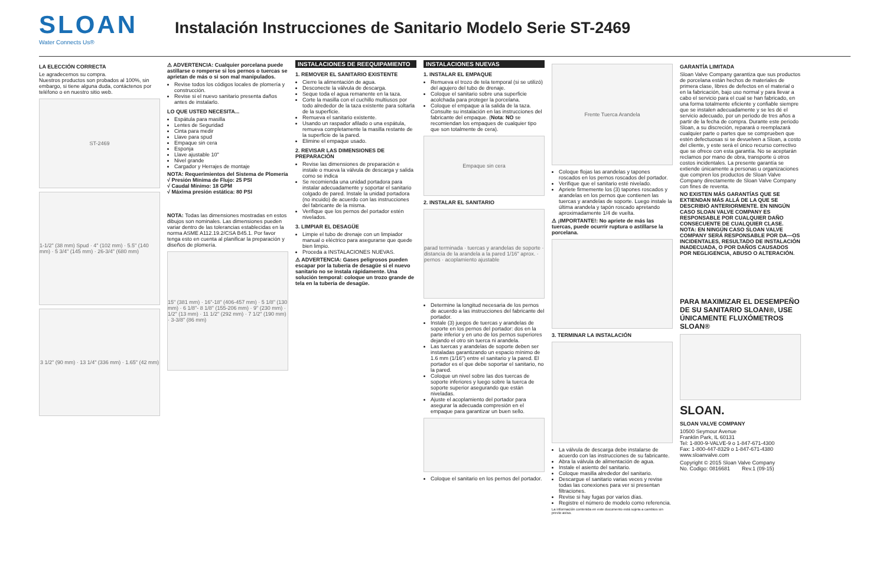SLOAN
Water Connects Us®
Instalación Instrucciones de Sanitario Modelo Serie ST-2469
LA ELECCIÓN CORRECTA
Le agradecemos su compra.
Nuestros productos son probados al 100%, sin embargo, si tiene alguna duda, contáctenos por teléfono o en nuestro sitio web.
ST-2469
1-1/2" (38 mm) Spud · 4" (102 mm) · 5.5" (140 mm) · 5 3/4" (145 mm) · 26-3/4" (680 mm)
3 1/2" (90 mm) · 13 1/4" (336 mm) · 1.65" (42 mm)
⚠ ADVERTENCIA: Cualquier porcelana puede astillarse o romperse si los pernos o tuercas se aprietan de más o si son mal manipulados.
Revise todos los códigos locales de plomería y construcción.
Revise si el nuevo sanitario presenta daños antes de instalarlo.
LO QUE USTED NECESITA...
Espátula para masilla
Lentes de Seguridad
Cinta para medir
Llave para spud
Empaque sin cera
Esponja
Llave ajustable 10"
Nivel grande
Cargador y Herrajes de montaje
NOTA: Requerimientos del Sistema de Plomería
√ Presión Mínima de Flujo: 25 PSI
√ Caudal Mínimo: 18 GPM
√ Máxima presión estática: 80 PSI
NOTA: Todas las dimensiones mostradas en estos dibujos son nominales. Las dimensiones pueden variar dentro de las tolerancias establecidas en la norma ASME A112.19.2/CSA B45.1. Por favor tenga esto en cuenta al planificar la preparación y diseños de plomería.
15" (381 mm) · 16"-18" (406-457 mm) · 5 1/8" (130 mm) · 6 1/8"- 8 1/8" (155-206 mm) · 9" (230 mm) · 1/2" (13 mm) · 11 1/2" (292 mm) · 7 1/2" (190 mm) · 3-3/8" (86 mm)
INSTALACIONES DE REEQUIPAMIENTO
1. REMOVER EL SANITARIO EXISTENTE
Cierre la alimentación de agua.
Desconecte la válvula de descarga.
Seque toda el agua remanente en la taza.
Corte la masilla con el cuchillo multiusos por todo alrededor de la taza existente para soltarla de la superficie.
Remueva el sanitario existente.
Usando un raspador afilado o una espátula, remueva completamente la masilla restante de la superficie de la pared.
Elimine el empaque usado.
2. REVISAR LAS DIMENSIONES DE PREPARACIÓN
Revise las dimensiones de preparación e instale o mueva la válvula de descarga y salida como se indica
Se recomienda una unidad portadora para instalar adecuadamente y soportar el sanitario colgado de pared. Instale la unidad portadora (no incuido) de acuerdo con las instrucciones del fabricante de la misma.
Verifique que los pernos del portador estén nivelados.
3. LIMPIAR EL DESAGÜE
Limpie el tubo de drenaje con un limpiador manual o eléctrico para asegurarse que quede bien limpio.
Proceda a INSTALACIONES NUEVAS.
⚠ ADVERTENCIA: Gases peligrosos pueden escapar por la tubería de desagüe si el nuevo sanitario no se instala rápidamente. Una solución temporal: coloque un trozo grande de tela en la tubería de desagüe.
INSTALACIONES NUEVAS
1. INSTALAR EL EMPAQUE
Remueva el trozo de tela temporal (si se utilizó) del agujero del tubo de drenaje.
Coloque el sanitario sobre una superficie acolchada para proteger la porcelana.
Coloque el empaque a la salida de la taza. Consulte su instalación en las instrucciones del fabricante del empaque. (Nota: NO se recomiendan los empaques de cualquier tipo que son totalmente de cera).
Empaque sin cera
2. INSTALAR EL SANITARIO
parad terminada · tuercas y arandelas de soporte · distancia de la arandela a la pared 1/16" aprox. · pernos · acoplamiento ajustable
Determine la longitud necesaria de los pernos de acuerdo a las instrucciones del fabricante del portador.
Instale (3) juegos de tuercas y arandelas de soporte en los pernos del portador: dos en la parte inferior y en uno de los pernos superiores dejando el otro sin tuerca ni arandela.
Las tuercas y arandelas de soporte deben ser instaladas garantizando un espacio mínimo de 1.6 mm (1/16") entre el sanitario y la pared. El portador es el que debe soportar el sanitario, no la pared.
Coloque un nivel sobre las dos tuercas de soporte inferiores y luego sobre la tuerca de soporte superior asegurando que están niveladas.
Ajuste el acoplamiento del portador para asegurar la adecuada compresión en el empaque para garantizar un buen sello.
Coloque el sanitario en los pernos del portador.
Frente Tuerca Arandela
Coloque flojas las arandelas y tapones roscados en los pernos roscados del portador.
Verifique que el sanitario esté nivelado.
Apriete firmemente los (3) tapones roscados y arandelas en los pernos que contienen las tuercas y arandelas de soporte. Luego instale la última arandela y tapón roscado apretando aproximadamente 1/4 de vuelta.
⚠ ¡IMPORTANTE!: No apriete de más las tuercas, puede ocurrir ruptura o astillarse la porcelana.
3. TERMINAR LA INSTALACIÓN
La válvula de descarga debe instalarse de acuerdo con las instrucciones de su fabricante.
Abra la válvula de alimentación de agua.
Instale el asiento del sanitario.
Coloque masilla alrededor del sanitario.
Descargue el sanitario varias veces y revise todas las conexiones para ver si presentan filtraciones.
Revise si hay fugas por varios días.
Registre el número de modelo como referencia.
La información contenida en este documento está sujeta a cambios sin previo aviso.
GARANTÍA LIMITADA
Sloan Valve Company garantiza que sus productos de porcelana están hechos de materiales de primera clase, libres de defectos en el material o en la fabricación, bajo uso normal y para llevar a cabo el servicio para el cual se han fabricado, en una forma totalmente eficiente y confiable siempre que se instalen adecuadamente y se les dé el servicio adecuado, por un periodo de tres años a partir de la fecha de compra. Durante este periodo Sloan, a su discreción, reparará o reemplazará cualquier parte o partes que se comprueben que estén defectuosas si se devuelven a Sloan, a costo del cliente, y este será el único recurso correctivo que se ofrece con esta garantía. No se aceptarán reclamos por mano de obra, transporte ú otros costos incidentales. La presente garantía se extiende únicamente a personas u organizaciones que compren los productos de Sloan Valve Company directamente de Sloan Valve Company con fines de reventa.
NO EXISTEN MÁS GARANTÍAS QUE SE EXTIENDAN MÁS ALLÁ DE LA QUE SE DESCRIBIÓ ANTERIORMENTE. EN NINGÚN CASO SLOAN VALVE COMPANY ES RESPONSABLE POR CUALQUIER DAÑO CONSECUENTE DE CUALQUIER CLASE.
NOTA: EN NINGÚN CASO SLOAN VALVE COMPANY SERÁ RESPONSABLE POR DA—OS INCIDENTALES, RESULTADO DE INSTALACIÓN INADECUADA, O POR DAÑOS CAUSADOS POR NEGLIGENCIA, ABUSO O ALTERACIÓN.
PARA MAXIMIZAR EL DESEMPEÑO DE SU SANITARIO SLOAN®, USE ÚNICAMENTE FLUXÓMETROS SLOAN®
SLOAN.
SLOAN VALVE COMPANY
10500 Seymour Avenue
Franklin Park, IL 60131
Tel: 1-800-9-VALVE-9 o 1-847-671-4300
Fax: 1-800-447-8329 o 1-847-671-4380
www.sloanvalve.com
Copyright © 2015 Sloan Valve Company
No. Codigo: 0816681 Rev.1 (09-15)